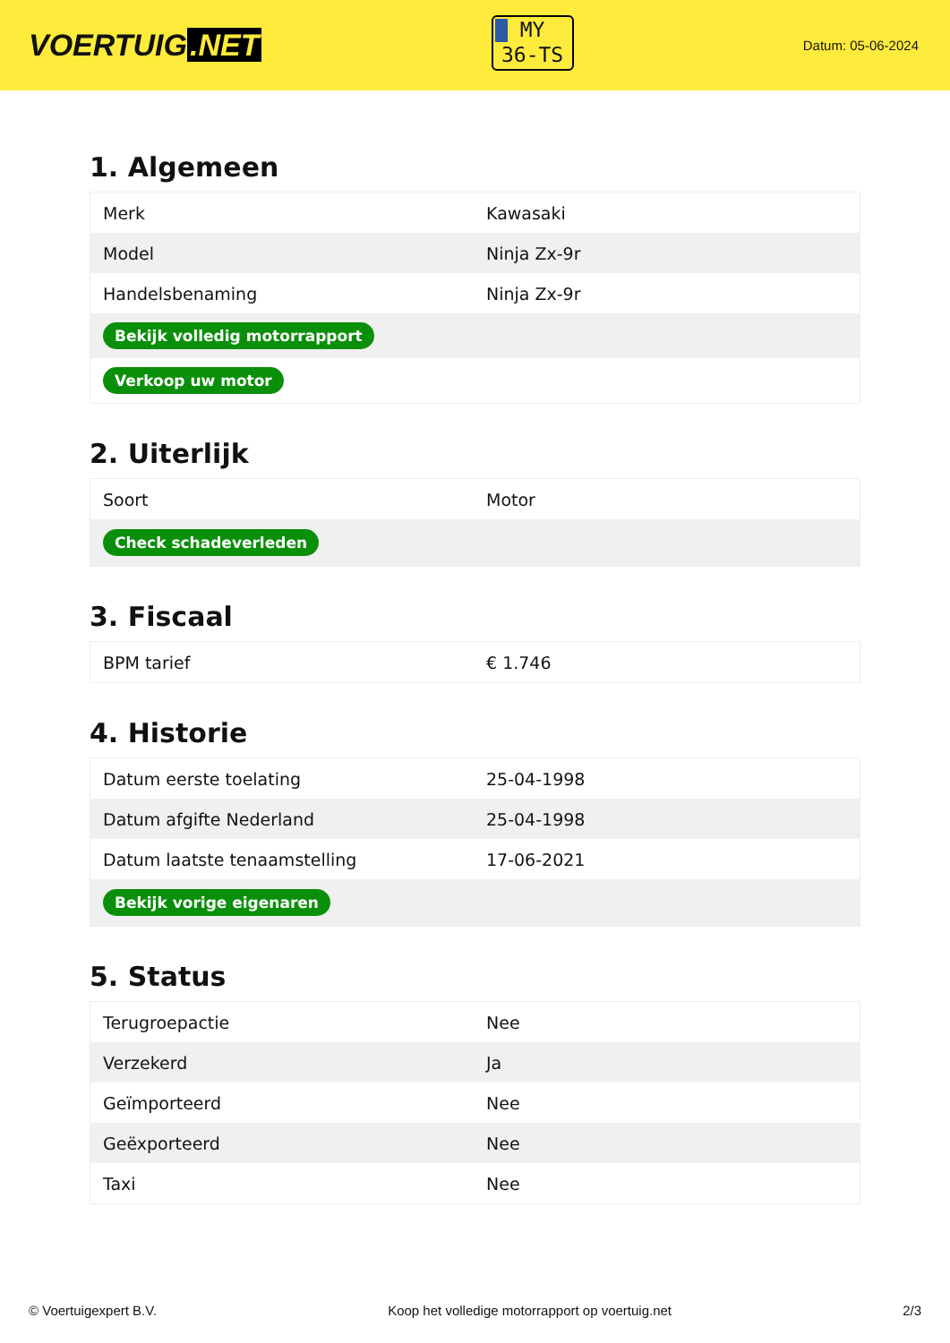VOERTUIG.NET
MY
36-TS
Datum: 05-06-2024
1. Algemeen
| Merk | Kawasaki |
| Model | Ninja Zx-9r |
| Handelsbenaming | Ninja Zx-9r |
| Bekijk volledig motorrapport | |
| Verkoop uw motor | |
2. Uiterlijk
| Soort | Motor |
| Check schadeverleden | |
3. Fiscaal
| BPM tarief | € 1.746 |
4. Historie
| Datum eerste toelating | 25-04-1998 |
| Datum afgifte Nederland | 25-04-1998 |
| Datum laatste tenaamstelling | 17-06-2021 |
| Bekijk vorige eigenaren | |
5. Status
| Terugroepactie | Nee |
| Verzekerd | Ja |
| Geïmporteerd | Nee |
| Geëxporteerd | Nee |
| Taxi | Nee |
© Voertuigexpert B.V. Koop het volledige motorrapport op voertuig.net 2/3